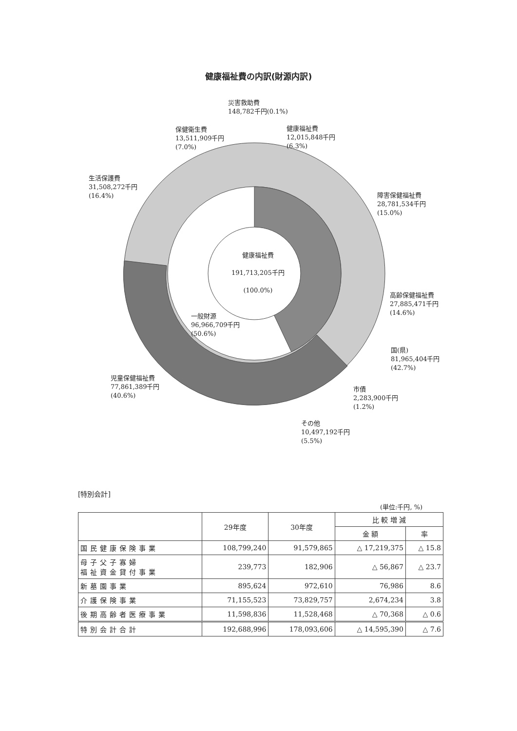健康福祉費の内訳(財源内訳)
災害救助費
148,782千円(0.1%)
保健衛生費
13,511,909千円
(7.0%)
健康福祉費
12,015,848千円
(6.3%)
生活保護費
31,508,272千円
(16.4%)
障害保健福祉費
28,781,534千円
(15.0%)
健康福祉費
191,713,205千円
(100.0%)
高齢保健福祉費
27,885,471千円
(14.6%)
一般財源
96,966,709千円
(50.6%)
国(県)
81,965,404千円
(42.7%)
児童保健福祉費
77,861,389千円
(40.6%)
市債
2,283,900千円
(1.2%)
その他
10,497,192千円
(5.5%)
[特別会計]
(単位:千円, %)
| | 29年度 | 30年度 | 比 較 増 減 | |
| --- | --- | --- | --- | --- |
| | | | 金 額 | 率 |
| 国民健康保険事業 | 108,799,240 | 91,579,865 | △ 17,219,375 | △ 15.8 |
| 母子父子寡婦 福祉資金貸付事業 | 239,773 | 182,906 | △ 56,867 | △ 23.7 |
| 新墓園事業 | 895,624 | 972,610 | 76,986 | 8.6 |
| 介護保険事業 | 71,155,523 | 73,829,757 | 2,674,234 | 3.8 |
| 後期高齢者医療事業 | 11,598,836 | 11,528,468 | △ 70,368 | △ 0.6 |
| 特別会計合計 | 192,688,996 | 178,093,606 | △ 14,595,390 | △ 7.6 |